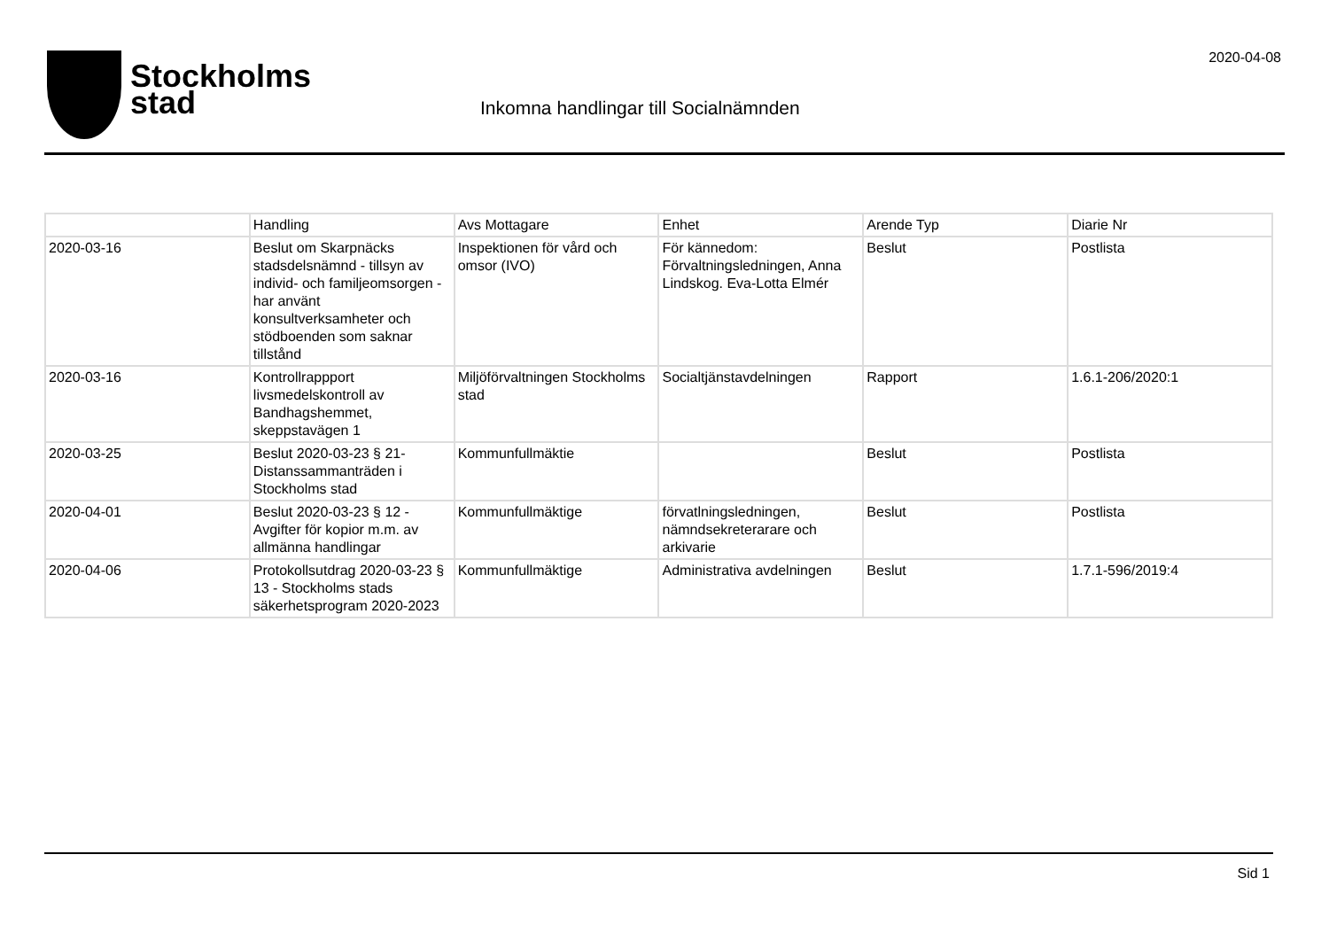Stockholms
stad
Inkomna handlingar till Socialnämnden
2020-04-08
| | Handling | Avs Mottagare | Enhet | Arende Typ | Diarie Nr |
| --- | --- | --- | --- | --- | --- |
| 2020-03-16 | Beslut om Skarpnäcks stadsdelsnämnd - tillsyn av individ- och familjeomsorgen - har använt konsultverksamheter och stödboenden som saknar tillstånd | Inspektionen för vård och omsor (IVO) | För kännedom: Förvaltningsledningen, Anna Lindskog. Eva-Lotta Elmér | Beslut | Postlista |
| 2020-03-16 | Kontrollrappport livsmedelskontroll av Bandhagshemmet, skeppstavägen 1 | Miljöförvaltningen Stockholms stad | Socialtjänstavdelningen | Rapport | 1.6.1-206/2020:1 |
| 2020-03-25 | Beslut 2020-03-23 § 21- Distanssammanträden i Stockholms stad | Kommunfullmäktie | | Beslut | Postlista |
| 2020-04-01 | Beslut 2020-03-23 § 12 - Avgifter för kopior m.m. av allmänna handlingar | Kommunfullmäktige | förvatlningsledningen, nämndsekreterarare och arkivarie | Beslut | Postlista |
| 2020-04-06 | Protokollsutdrag 2020-03-23 § 13 - Stockholms stads säkerhetsprogram 2020-2023 | Kommunfullmäktige | Administrativa avdelningen | Beslut | 1.7.1-596/2019:4 |
Sid 1